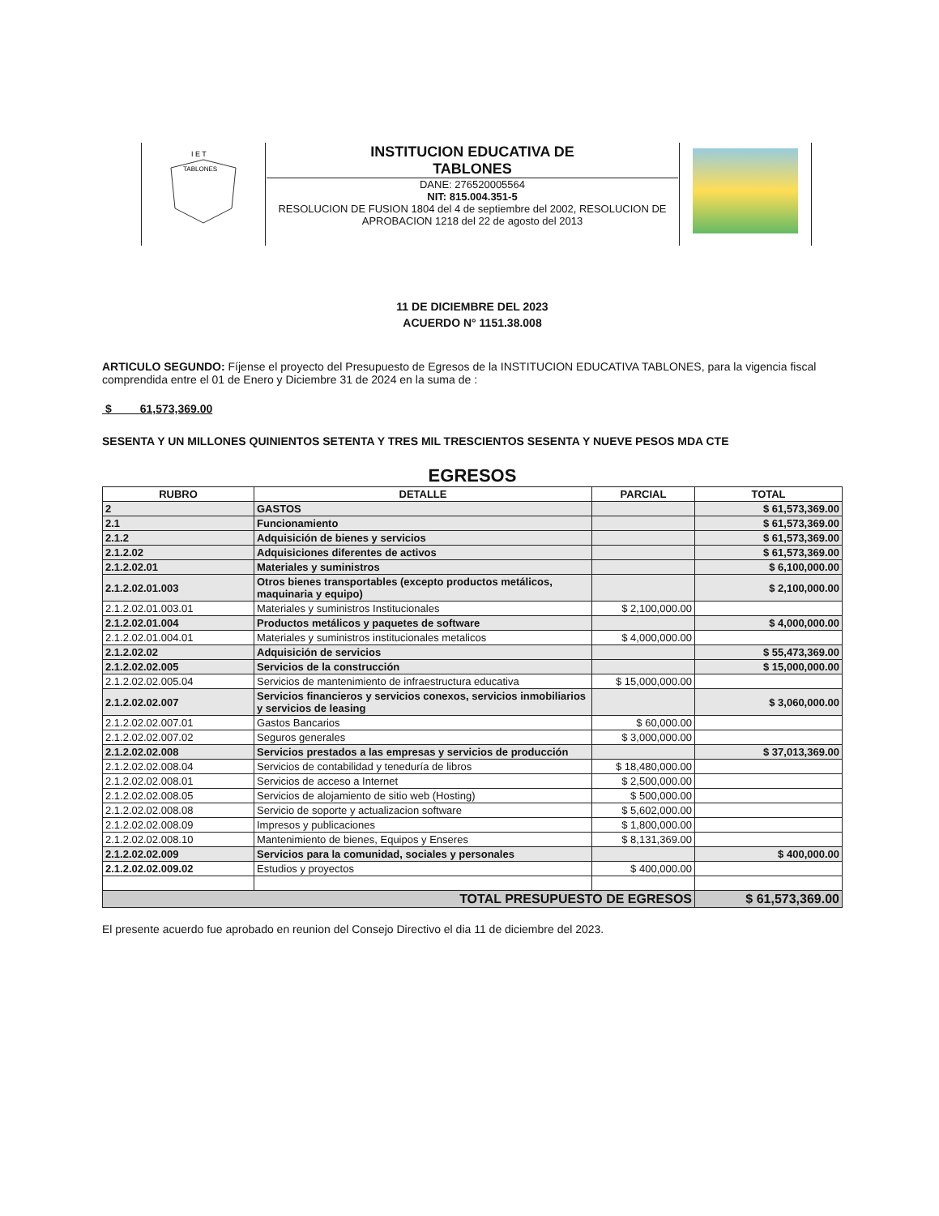| I E T TABLONES | INSTITUCION EDUCATIVA DE TABLONES DANE: 276520005564 NIT: 815.004.351-5 RESOLUCION DE FUSION 1804 del 4 de septiembre del 2002, RESOLUCION DE APROBACION 1218 del 22 de agosto del 2013 | |
11 DE DICIEMBRE DEL 2023
ACUERDO N° 1151.38.008
ARTICULO SEGUNDO: Fíjense el proyecto del Presupuesto de Egresos de la INSTITUCION EDUCATIVA TABLONES, para la vigencia fiscal comprendida entre el 01 de Enero y Diciembre 31 de 2024 en la suma de :
$ 61,573,369.00
SESENTA Y UN MILLONES QUINIENTOS SETENTA Y TRES MIL TRESCIENTOS SESENTA Y NUEVE PESOS MDA CTE
EGRESOS
| RUBRO | DETALLE | PARCIAL | TOTAL |
| --- | --- | --- | --- |
| 2 | GASTOS | | $ 61,573,369.00 |
| 2.1 | Funcionamiento | | $ 61,573,369.00 |
| 2.1.2 | Adquisición de bienes y servicios | | $ 61,573,369.00 |
| 2.1.2.02 | Adquisiciones diferentes de activos | | $ 61,573,369.00 |
| 2.1.2.02.01 | Materiales y suministros | | $ 6,100,000.00 |
| 2.1.2.02.01.003 | Otros bienes transportables (excepto productos metálicos, maquinaria y equipo) | | $ 2,100,000.00 |
| 2.1.2.02.01.003.01 | Materiales y suministros Institucionales | $ 2,100,000.00 | |
| 2.1.2.02.01.004 | Productos metálicos y paquetes de software | | $ 4,000,000.00 |
| 2.1.2.02.01.004.01 | Materiales y suministros institucionales metalicos | $ 4,000,000.00 | |
| 2.1.2.02.02 | Adquisición de servicios | | $ 55,473,369.00 |
| 2.1.2.02.02.005 | Servicios de la construcción | | $ 15,000,000.00 |
| 2.1.2.02.02.005.04 | Servicios de mantenimiento de infraestructura educativa | $ 15,000,000.00 | |
| 2.1.2.02.02.007 | Servicios financieros y servicios conexos, servicios inmobiliarios y servicios de leasing | | $ 3,060,000.00 |
| 2.1.2.02.02.007.01 | Gastos Bancarios | $ 60,000.00 | |
| 2.1.2.02.02.007.02 | Seguros generales | $ 3,000,000.00 | |
| 2.1.2.02.02.008 | Servicios prestados a las empresas y servicios de producción | | $ 37,013,369.00 |
| 2.1.2.02.02.008.04 | Servicios de contabilidad y teneduría de libros | $ 18,480,000.00 | |
| 2.1.2.02.02.008.01 | Servicios de acceso a Internet | $ 2,500,000.00 | |
| 2.1.2.02.02.008.05 | Servicios de alojamiento de sitio web (Hosting) | $ 500,000.00 | |
| 2.1.2.02.02.008.08 | Servicio de soporte y actualizacion software | $ 5,602,000.00 | |
| 2.1.2.02.02.008.09 | Impresos y publicaciones | $ 1,800,000.00 | |
| 2.1.2.02.02.008.10 | Mantenimiento de bienes, Equipos y Enseres | $ 8,131,369.00 | |
| 2.1.2.02.02.009 | Servicios para la comunidad, sociales y personales | | $ 400,000.00 |
| 2.1.2.02.02.009.02 | Estudios y proyectos | $ 400,000.00 | |
| TOTAL PRESUPUESTO DE EGRESOS | | | $ 61,573,369.00 |
El presente acuerdo fue aprobado en reunion del Consejo Directivo el dia 11 de diciembre del 2023.